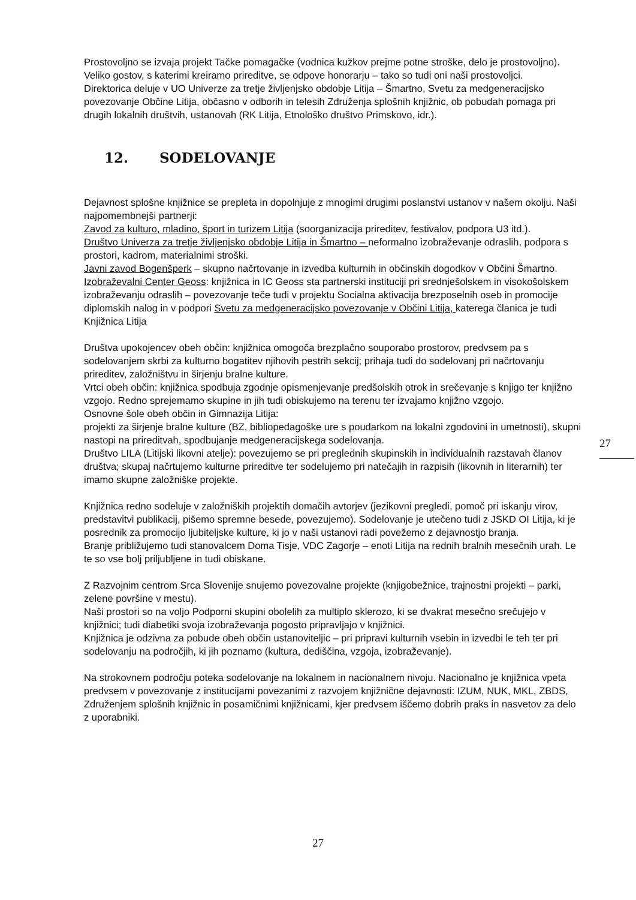Prostovoljno se izvaja projekt Tačke pomagačke (vodnica kužkov prejme potne stroške, delo je prostovoljno). Veliko gostov, s katerimi kreiramo prireditve, se odpove honorarju – tako so tudi oni naši prostovoljci.
Direktorica deluje v UO Univerze za tretje življenjsko obdobje Litija – Šmartno, Svetu za medgeneracijsko povezovanje Občine Litija, občasno v odborih in telesih Združenja splošnih knjižnic, ob pobudah pomaga pri drugih lokalnih društvih, ustanovah (RK Litija, Etnološko društvo Primskovo, idr.).
12. SODELOVANJE
Dejavnost splošne knjižnice se prepleta in dopolnjuje z mnogimi drugimi poslanstvi ustanov v našem okolju. Naši najpomembnejši partnerji:
Zavod za kulturo, mladino, šport in turizem Litija (soorganizacija prireditev, festivalov, podpora U3 itd.).
Društvo Univerza za tretje življenjsko obdobje Litija in Šmartno – neformalno izobraževanje odraslih, podpora s prostori, kadrom, materialnimi stroški.
Javni zavod Bogenšperk – skupno načrtovanje in izvedba kulturnih in občinskih dogodkov v Občini Šmartno.
Izobraževalni Center Geoss: knjižnica in IC Geoss sta partnerski instituciji pri srednješolskem in visokošolskem izobraževanju odraslih – povezovanje teče tudi v projektu Socialna aktivacija brezposelnih oseb in promocije diplomskih nalog in v podpori Svetu za medgeneracijsko povezovanje v Občini Litija, katerega članica je tudi Knjižnica Litija
Društva upokojencev obeh občin: knjižnica omogoča brezplačno souporabo prostorov, predvsem pa s sodelovanjem skrbi za kulturno bogatitev njihovih pestrih sekcij; prihaja tudi do sodelovanj pri načrtovanju prireditev, založništvu in širjenju bralne kulture.
Vrtci obeh občin: knjižnica spodbuja zgodnje opismenjevanje predšolskih otrok in srečevanje s knjigo ter knjižno vzgojo. Redno sprejemamo skupine in jih tudi obiskujemo na terenu ter izvajamo knjižno vzgojo.
Osnovne šole obeh občin in Gimnazija Litija:
projekti za širjenje bralne kulture (BZ, bibliopedagoške ure s poudarkom na lokalni zgodovini in umetnosti), skupni nastopi na prireditvah, spodbujanje medgeneracijskega sodelovanja.
Društvo LILA (Litijski likovni atelje): povezujemo se pri preglednih skupinskih in individualnih razstavah članov društva; skupaj načrtujemo kulturne prireditve ter sodelujemo pri natečajih in razpisih (likovnih in literarnih) ter imamo skupne založniške projekte.
Knjižnica redno sodeluje v založniških projektih domačih avtorjev (jezikovni pregledi, pomoč pri iskanju virov, predstavitvi publikacij, pišemo spremne besede, povezujemo). Sodelovanje je utečeno tudi z JSKD OI Litija, ki je posrednik za promocijo ljubiteljske kulture, ki jo v naši ustanovi radi povežemo z dejavnostjo branja.
Branje približujemo tudi stanovalcem Doma Tisje, VDC Zagorje – enoti Litija na rednih bralnih mesečnih urah. Le te so vse bolj priljubljene in tudi obiskane.
Z Razvojnim centrom Srca Slovenije snujemo povezovalne projekte (knjigobežnice, trajnostni projekti – parki, zelene površine v mestu).
Naši prostori so na voljo Podporni skupini obolelih za multiplo sklerozo, ki se dvakrat mesečno srečujejo v knjižnici; tudi diabetiki svoja izobraževanja pogosto pripravljajo v knjižnici.
Knjižnica je odzivna za pobude obeh občin ustanoviteljic – pri pripravi kulturnih vsebin in izvedbi le teh ter pri sodelovanju na področjih, ki jih poznamo (kultura, dediščina, vzgoja, izobraževanje).
Na strokovnem področju poteka sodelovanje na lokalnem in nacionalnem nivoju. Nacionalno je knjižnica vpeta predvsem v povezovanje z institucijami povezanimi z razvojem knjižnične dejavnosti: IZUM, NUK, MKL, ZBDS, Združenjem splošnih knjižnic in posamičnimi knjižnicami, kjer predvsem iščemo dobrih praks in nasvetov za delo z uporabniki.
27
27